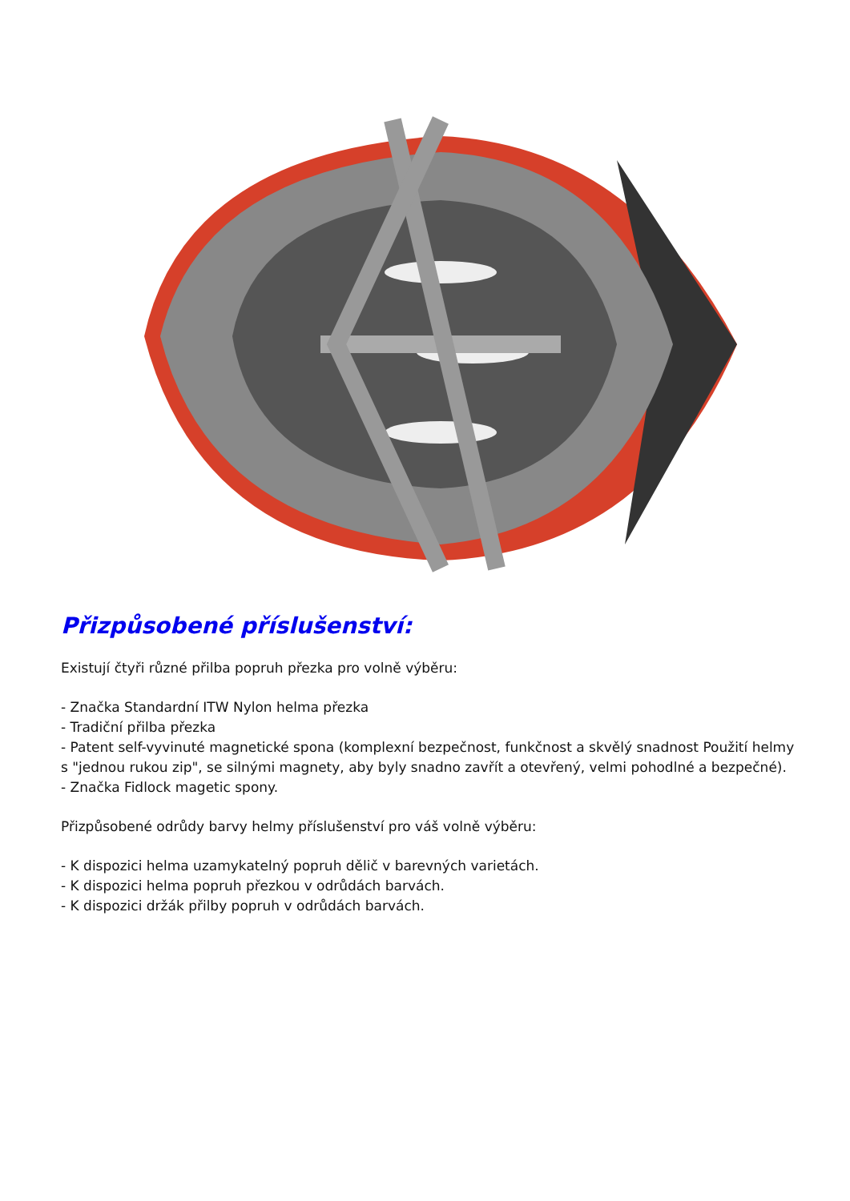Přizpůsobené příslušenství:
Existují čtyři různé přilba popruh přezka pro volně výběru:
- Značka Standardní ITW Nylon helma přezka
- Tradiční přilba přezka
- Patent self-vyvinuté magnetické spona (komplexní bezpečnost, funkčnost a skvělý snadnost Použití helmy s "jednou rukou zip", se silnými magnety, aby byly snadno zavřít a otevřený, velmi pohodlné a bezpečné).
- Značka Fidlock magetic spony.
Přizpůsobené odrůdy barvy helmy příslušenství pro váš volně výběru:
- K dispozici helma uzamykatelný popruh dělič v barevných varietách.
- K dispozici helma popruh přezkou v odrůdách barvách.
- K dispozici držák přilby popruh v odrůdách barvách.